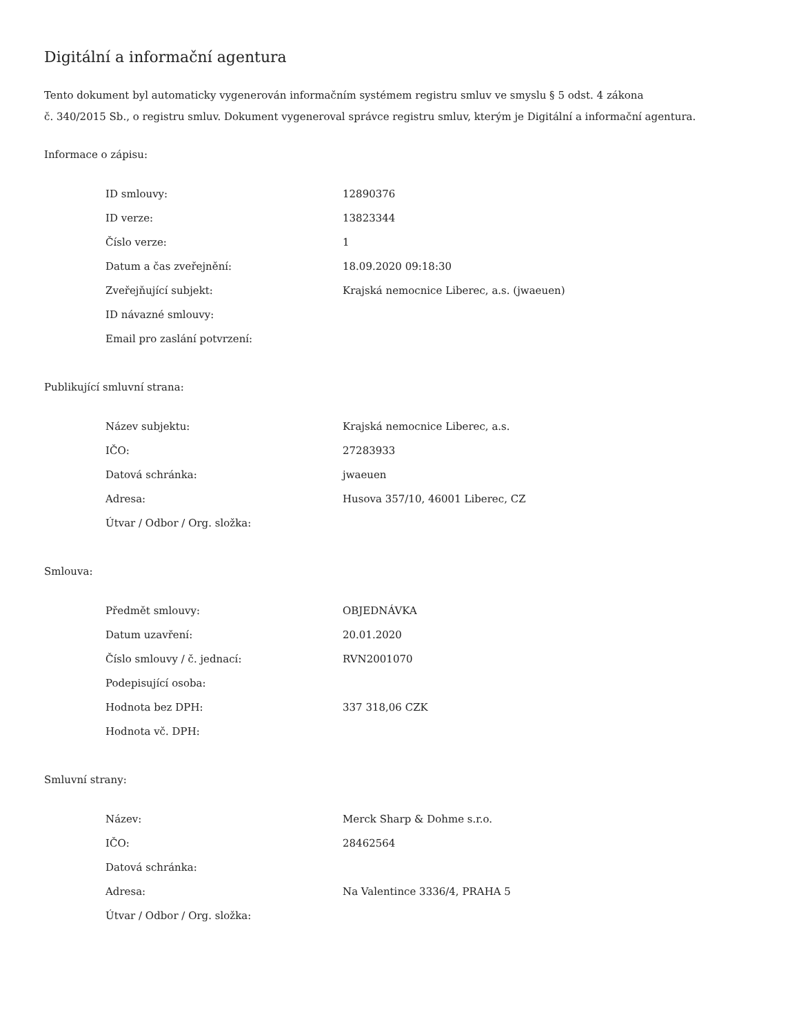Digitální a informační agentura
Tento dokument byl automaticky vygenerován informačním systémem registru smluv ve smyslu § 5 odst. 4 zákona
č. 340/2015 Sb., o registru smluv. Dokument vygeneroval správce registru smluv, kterým je Digitální a informační agentura.
Informace o zápisu:
| ID smlouvy: | 12890376 |
| ID verze: | 13823344 |
| Číslo verze: | 1 |
| Datum a čas zveřejnění: | 18.09.2020 09:18:30 |
| Zveřejňující subjekt: | Krajská nemocnice Liberec, a.s. (jwaeuen) |
| ID návazné smlouvy: | |
| Email pro zaslání potvrzení: | |
Publikující smluvní strana:
| Název subjektu: | Krajská nemocnice Liberec, a.s. |
| IČO: | 27283933 |
| Datová schránka: | jwaeuen |
| Adresa: | Husova 357/10, 46001 Liberec, CZ |
| Útvar / Odbor / Org. složka: | |
Smlouva:
| Předmět smlouvy: | OBJEDNÁVKA |
| Datum uzavření: | 20.01.2020 |
| Číslo smlouvy / č. jednací: | RVN2001070 |
| Podepisující osoba: | |
| Hodnota bez DPH: | 337 318,06 CZK |
| Hodnota vč. DPH: | |
Smluvní strany:
| Název: | Merck Sharp & Dohme s.r.o. |
| IČO: | 28462564 |
| Datová schránka: | |
| Adresa: | Na Valentince 3336/4, PRAHA 5 |
| Útvar / Odbor / Org. složka: | |